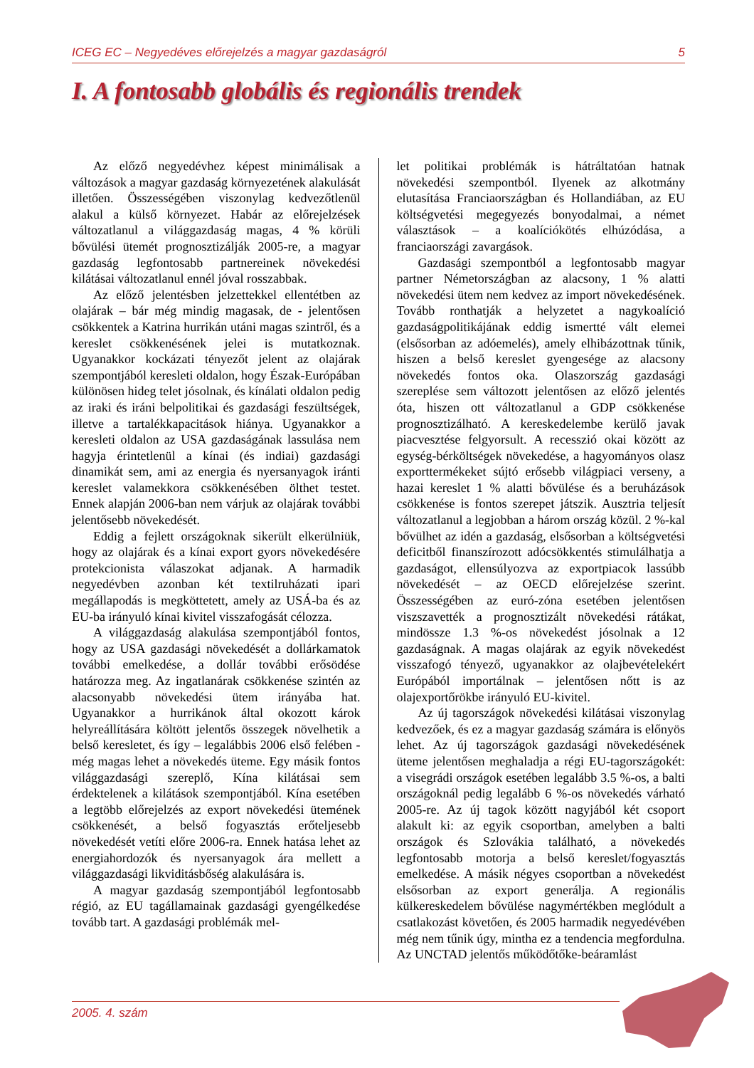ICEG EC – Negyedéves előrejelzés a magyar gazdaságról 5
I. A fontosabb globális és regionális trendek
Az előző negyedévhez képest minimálisak a változások a magyar gazdaság környezetének alakulását illetően. Összességében viszonylag kedvezőtlenül alakul a külső környezet. Habár az előrejelzések változatlanul a világgazdaság magas, 4 % körüli bővülési ütemét prognosztizálják 2005-re, a magyar gazdaság legfontosabb partnereinek növekedési kilátásai változatlanul ennél jóval rosszabbak.
Az előző jelentésben jelzettekkel ellentétben az olajárak – bár még mindig magasak, de - jelentősen csökkentek a Katrina hurrikán utáni magas szintről, és a kereslet csökkenésének jelei is mutatkoznak. Ugyanakkor kockázati tényezőt jelent az olajárak szempontjából keresleti oldalon, hogy Észak-Európában különösen hideg telet jósolnak, és kínálati oldalon pedig az iraki és iráni belpolitikai és gazdasági feszültségek, illetve a tartalékkapacitások hiánya. Ugyanakkor a keresleti oldalon az USA gazdaságának lassulása nem hagyja érintetlenül a kínai (és indiai) gazdasági dinamikát sem, ami az energia és nyersanyagok iránti kereslet valamekkora csökkenésében ölthet testet. Ennek alapján 2006-ban nem várjuk az olajárak további jelentősebb növekedését.
Eddig a fejlett országoknak sikerült elkerülniük, hogy az olajárak és a kínai export gyors növekedésére protekcionista válaszokat adjanak. A harmadik negyedévben azonban két textilruházati ipari megállapodás is megköttetett, amely az USÁ-ba és az EU-ba irányuló kínai kivitel visszafogását célozza.
A világgazdaság alakulása szempontjából fontos, hogy az USA gazdasági növekedését a dollárkamatok további emelkedése, a dollár további erősödése határozza meg. Az ingatlanárak csökkenése szintén az alacsonyabb növekedési ütem irányába hat. Ugyanakkor a hurrikánok által okozott károk helyreállítására költött jelentős összegek növelhetik a belső keresletet, és így – legalábbis 2006 első felében - még magas lehet a növekedés üteme. Egy másik fontos világgazdasági szereplő, Kína kilátásai sem érdektelenek a kilátások szempontjából. Kína esetében a legtöbb előrejelzés az export növekedési ütemének csökkenését, a belső fogyasztás erőteljesebb növekedését vetíti előre 2006-ra. Ennek hatása lehet az energiahordozók és nyersanyagok ára mellett a világgazdasági likviditásbőség alakulására is.
A magyar gazdaság szempontjából legfontosabb régió, az EU tagállamainak gazdasági gyengélkedése tovább tart. A gazdasági problémák mel-
let politikai problémák is hátráltatóan hatnak növekedési szempontból. Ilyenek az alkotmány elutasítása Franciaországban és Hollandiában, az EU költségvetési megegyezés bonyodalmai, a német választások – a koalíciókötés elhúzódása, a franciaországi zavargások.
Gazdasági szempontból a legfontosabb magyar partner Németországban az alacsony, 1 % alatti növekedési ütem nem kedvez az import növekedésének. Tovább ronthatják a helyzetet a nagykoalíció gazdaságpolitikájának eddig ismertté vált elemei (elsősorban az adóemelés), amely elhibázottnak tűnik, hiszen a belső kereslet gyengesége az alacsony növekedés fontos oka. Olaszország gazdasági szereplése sem változott jelentősen az előző jelentés óta, hiszen ott változatlanul a GDP csökkenése prognosztizálható. A kereskedelembe kerülő javak piacvesztése felgyorsult. A recesszió okai között az egység-bérköltségek növekedése, a hagyományos olasz exporttermékeket sújtó erősebb világpiaci verseny, a hazai kereslet 1 % alatti bővülése és a beruházások csökkenése is fontos szerepet játszik. Ausztria teljesít változatlanul a legjobban a három ország közül. 2 %-kal bővülhet az idén a gazdaság, elsősorban a költségvetési deficitből finanszírozott adócsökkentés stimulálhatja a gazdaságot, ellensúlyozva az exportpiacok lassúbb növekedését – az OECD előrejelzése szerint. Összességében az euró-zóna esetében jelentősen viszszavették a prognosztizált növekedési rátákat, mindössze 1.3 %-os növekedést jósolnak a 12 gazdaságnak. A magas olajárak az egyik növekedést visszafogó tényező, ugyanakkor az olajbevételekért Európából importálnak – jelentősen nőtt is az olajexportőrökbe irányuló EU-kivitel.
Az új tagországok növekedési kilátásai viszonylag kedvezőek, és ez a magyar gazdaság számára is előnyös lehet. Az új tagországok gazdasági növekedésének üteme jelentősen meghaladja a régi EU-tagországokét: a visegrádi országok esetében legalább 3.5 %-os, a balti országoknál pedig legalább 6 %-os növekedés várható 2005-re. Az új tagok között nagyjából két csoport alakult ki: az egyik csoportban, amelyben a balti országok és Szlovákia található, a növekedés legfontosabb motorja a belső kereslet/fogyasztás emelkedése. A másik négyes csoportban a növekedést elsősorban az export generálja. A regionális külkereskedelem bővülése nagymértékben meglódult a csatlakozást követően, és 2005 harmadik negyedévében még nem tűnik úgy, mintha ez a tendencia megfordulna. Az UNCTAD jelentős működőtőke-beáramlást
2005. 4. szám